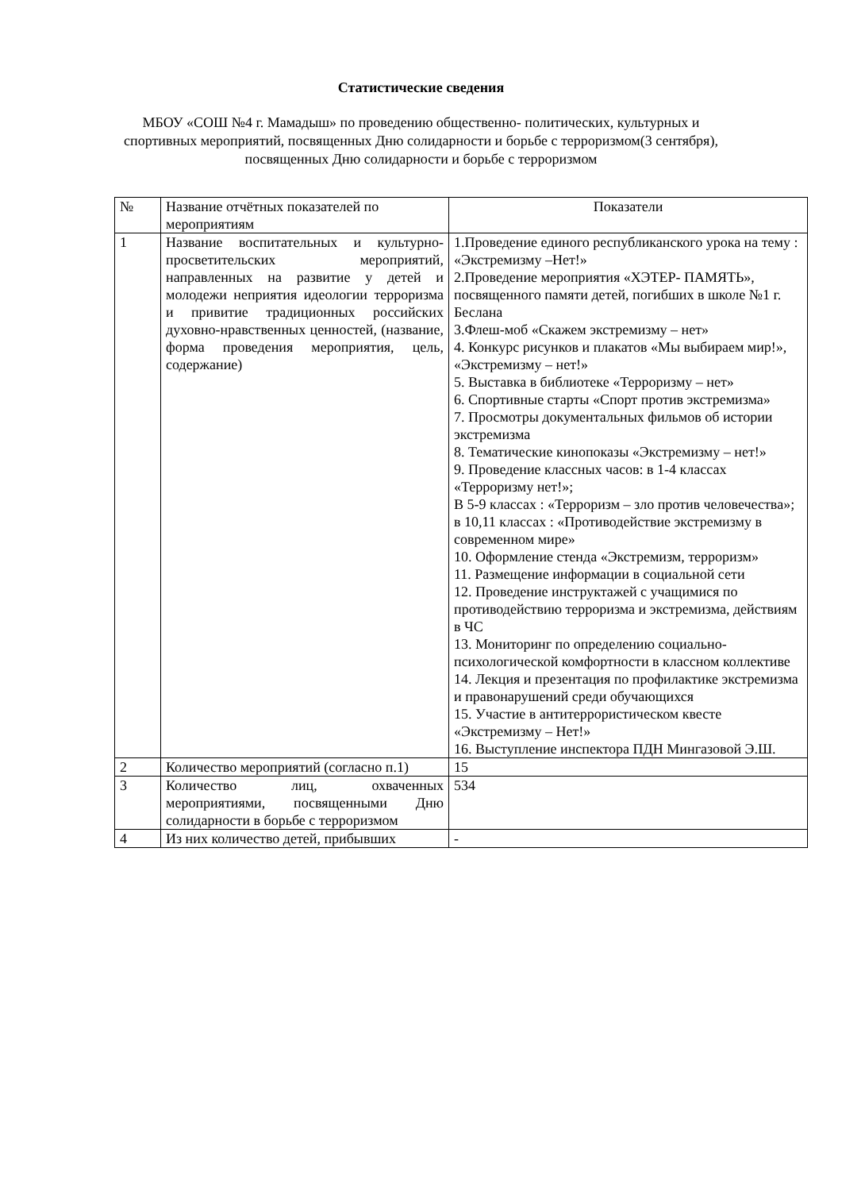Статистические сведения
МБОУ «СОШ №4 г. Мамадыш» по проведению общественно- политических, культурных и спортивных мероприятий, посвященных Дню солидарности и борьбе с терроризмом(3 сентября), посвященных Дню солидарности и борьбе с терроризмом
| № | Название отчётных показателей по мероприятиям | Показатели |
| --- | --- | --- |
| 1 | Название воспитательных и культурно-просветительских мероприятий, направленных на развитие у детей и молодежи неприятия идеологии терроризма и привитие традиционных российских духовно-нравственных ценностей, (название, форма проведения мероприятия, цель, содержание) | 1.Проведение единого республиканского урока на тему : «Экстремизму –Нет!» 2.Проведение мероприятия «ХЭТЕР- ПАМЯТЬ», посвященного памяти детей, погибших в школе №1 г. Беслана 3.Флеш-моб «Скажем экстремизму – нет» 4. Конкурс рисунков и плакатов «Мы выбираем мир!», «Экстремизму – нет!» 5. Выставка в библиотеке «Терроризму – нет» 6. Спортивные старты «Спорт против экстремизма» 7. Просмотры документальных фильмов об истории экстремизма 8. Тематические кинопоказы «Экстремизму – нет!» 9. Проведение классных часов: в 1-4 классах «Терроризму нет!»; В 5-9 классах : «Терроризм – зло против человечества»; в 10,11 классах : «Противодействие экстремизму в современном мире» 10. Оформление стенда «Экстремизм, терроризм» 11. Размещение информации в социальной сети 12. Проведение инструктажей с учащимися по противодействию терроризма и экстремизма, действиям в ЧС 13. Мониторинг по определению социально-психологической комфортности в классном коллективе 14. Лекция и презентация по профилактике экстремизма и правонарушений среди обучающихся 15. Участие в антитеррористическом квесте «Экстремизму – Нет!» 16. Выступление инспектора ПДН Мингазовой Э.Ш. |
| 2 | Количество мероприятий (согласно п.1) | 15 |
| 3 | Количество лиц, охваченных мероприятиями, посвященными Дню солидарности в борьбе с терроризмом | 534 |
| 4 | Из них количество детей, прибывших | - |